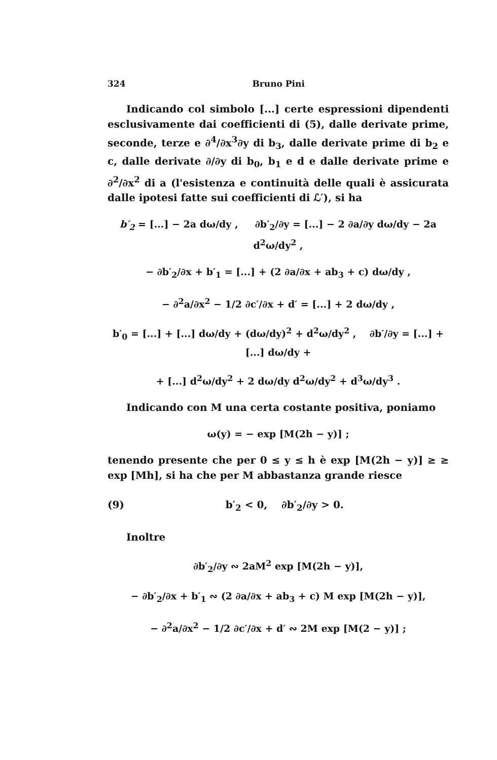324 Bruno Pini
Indicando col simbolo [...] certe espressioni dipendenti esclusivamente dai coefficienti di (5), dalle derivate prime, seconde, terze e ∂<sup>4</sup>/∂x<sup>3</sup>∂y di b<sub>3</sub>, dalle derivate prime di b<sub>2</sub> e c, dalle derivate ∂/∂y di b<sub>0</sub>, b<sub>1</sub> e d e dalle derivate prime e ∂<sup>2</sup>/∂x<sup>2</sup> di a (l'esistenza e continuità delle quali è assicurata dalle ipotesi fatte sui coefficienti di ℒ′), si ha
b′<sub>2</sub> = [...] − 2a dω/dy , ∂b′<sub>2</sub>/∂y = [...] − 2 ∂a/∂y dω/dy − 2a d<sup>2</sup>ω/dy<sup>2</sup> ,
− ∂b′<sub>2</sub>/∂x + b′<sub>1</sub> = [...] + (2 ∂a/∂x + ab<sub>3</sub> + c) dω/dy ,
− ∂<sup>2</sup>a/∂x<sup>2</sup> − 1/2 ∂c′/∂x + d′ = [...] + 2 dω/dy ,
b′<sub>0</sub> = [...] + [...] dω/dy + (dω/dy)<sup>2</sup> + d<sup>2</sup>ω/dy<sup>2</sup> , ∂b′/∂y = [...] + [...] dω/dy +
+ [...] d<sup>2</sup>ω/dy<sup>2</sup> + 2 dω/dy d<sup>2</sup>ω/dy<sup>2</sup> + d<sup>3</sup>ω/dy<sup>3</sup> .
Indicando con M una certa costante positiva, poniamo
ω(y) = − exp [M(2h − y)] ;
tenendo presente che per 0 ≤ y ≤ h è exp [M(2h − y)] ≥ ≥ exp [Mh], si ha che per M abbastanza grande riesce
(9) b′<sub>2</sub> < 0, ∂b′<sub>2</sub>/∂y > 0.
Inoltre
∂b′<sub>2</sub>/∂y ∾ 2aM<sup>2</sup> exp [M(2h − y)],
− ∂b′<sub>2</sub>/∂x + b′<sub>1</sub> ∾ (2 ∂a/∂x + ab<sub>3</sub> + c) M exp [M(2h − y)],
− ∂<sup>2</sup>a/∂x<sup>2</sup> − 1/2 ∂c′/∂x + d′ ∾ 2M exp [M(2 − y)] ;